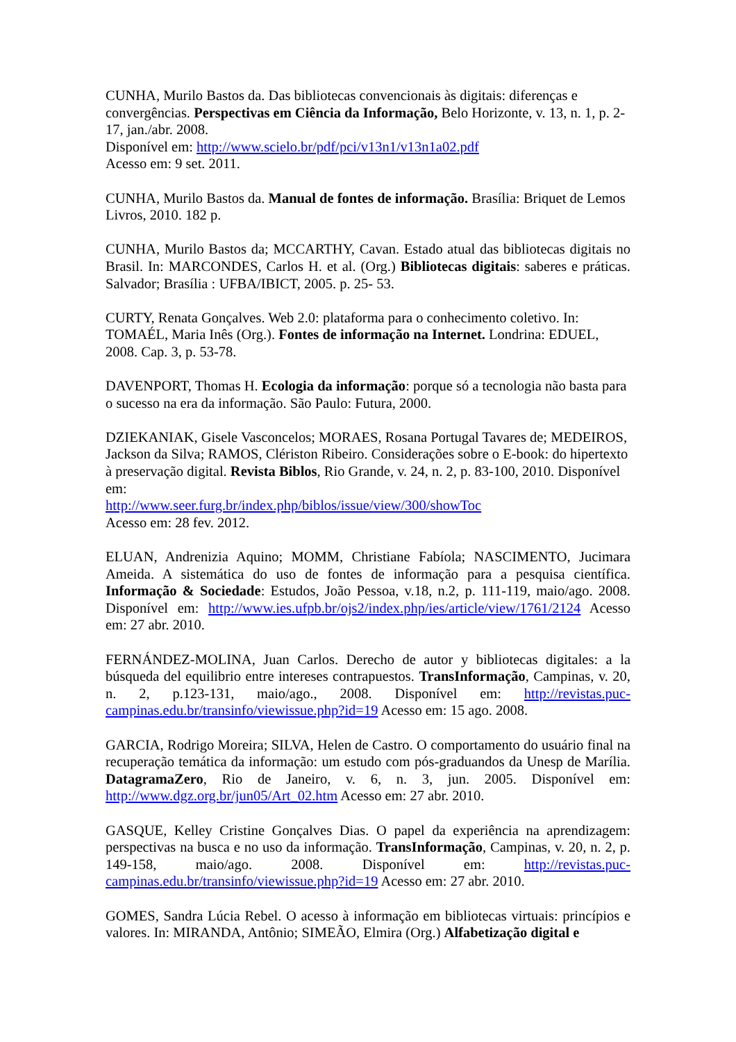CUNHA, Murilo Bastos da. Das bibliotecas convencionais às digitais: diferenças e convergências. Perspectivas em Ciência da Informação, Belo Horizonte, v. 13, n. 1, p. 2-17, jan./abr. 2008.
Disponível em: http://www.scielo.br/pdf/pci/v13n1/v13n1a02.pdf
Acesso em: 9 set. 2011.
CUNHA, Murilo Bastos da. Manual de fontes de informação. Brasília: Briquet de Lemos Livros, 2010. 182 p.
CUNHA, Murilo Bastos da; MCCARTHY, Cavan. Estado atual das bibliotecas digitais no Brasil. In: MARCONDES, Carlos H. et al. (Org.) Bibliotecas digitais: saberes e práticas. Salvador; Brasília : UFBA/IBICT, 2005. p. 25- 53.
CURTY, Renata Gonçalves. Web 2.0: plataforma para o conhecimento coletivo. In: TOMAÉL, Maria Inês (Org.). Fontes de informação na Internet. Londrina: EDUEL, 2008. Cap. 3, p. 53-78.
DAVENPORT, Thomas H. Ecologia da informação: porque só a tecnologia não basta para o sucesso na era da informação. São Paulo: Futura, 2000.
DZIEKANIAK, Gisele Vasconcelos; MORAES, Rosana Portugal Tavares de; MEDEIROS, Jackson da Silva; RAMOS, Clériston Ribeiro. Considerações sobre o E-book: do hipertexto à preservação digital. Revista Biblos, Rio Grande, v. 24, n. 2, p. 83-100, 2010. Disponível em:
http://www.seer.furg.br/index.php/biblos/issue/view/300/showToc
Acesso em: 28 fev. 2012.
ELUAN, Andrenizia Aquino; MOMM, Christiane Fabíola; NASCIMENTO, Jucimara Ameida. A sistemática do uso de fontes de informação para a pesquisa científica. Informação & Sociedade: Estudos, João Pessoa, v.18, n.2, p. 111-119, maio/ago. 2008. Disponível em: http://www.ies.ufpb.br/ojs2/index.php/ies/article/view/1761/2124 Acesso em: 27 abr. 2010.
FERNÁNDEZ-MOLINA, Juan Carlos. Derecho de autor y bibliotecas digitales: a la búsqueda del equilibrio entre intereses contrapuestos. TransInformação, Campinas, v. 20, n. 2, p.123-131, maio/ago., 2008. Disponível em: http://revistas.puc-campinas.edu.br/transinfo/viewissue.php?id=19 Acesso em: 15 ago. 2008.
GARCIA, Rodrigo Moreira; SILVA, Helen de Castro. O comportamento do usuário final na recuperação temática da informação: um estudo com pós-graduandos da Unesp de Marília. DatagramaZero, Rio de Janeiro, v. 6, n. 3, jun. 2005. Disponível em: http://www.dgz.org.br/jun05/Art_02.htm Acesso em: 27 abr. 2010.
GASQUE, Kelley Cristine Gonçalves Dias. O papel da experiência na aprendizagem: perspectivas na busca e no uso da informação. TransInformação, Campinas, v. 20, n. 2, p. 149-158, maio/ago. 2008. Disponível em: http://revistas.puc-campinas.edu.br/transinfo/viewissue.php?id=19 Acesso em: 27 abr. 2010.
GOMES, Sandra Lúcia Rebel. O acesso à informação em bibliotecas virtuais: princípios e valores. In: MIRANDA, Antônio; SIMEÃO, Elmira (Org.) Alfabetização digital e